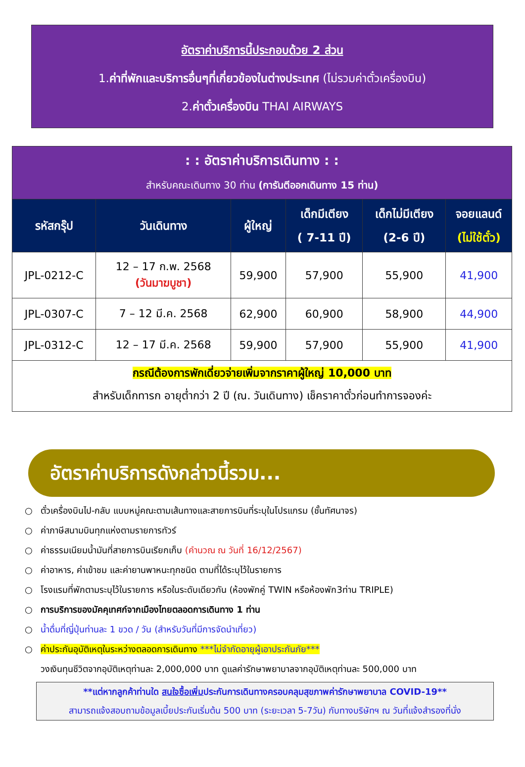อัตราค่าบริการนี้ประกอบด้วย 2 ส่วน
1.ค่าที่พักและบริการอื่นๆที่เกี่ยวข้องในต่างประเทศ (ไม่รวมค่าตั๋วเครื่องบิน)
2.ค่าตั๋วเครื่องบิน THAI AIRWAYS
| : : อัตราค่าบริการเดินทาง : : สำหรับคณะเดินทาง 30 ท่าน (การันตีออกเดินทาง 15 ท่าน) | | | | | |
| รหัสกรุ๊ป | วันเดินทาง | ผู้ใหญ่ | เด็กมีเตียง ( 7-11 ปี) | เด็กไม่มีเตียง (2-6 ปี) | จอยแลนด์ (ไม่ใช้ตั๋ว) |
| JPL-0212-C | 12 – 17 ก.พ. 2568 (วันมาฆบูชา) | 59,900 | 57,900 | 55,900 | 41,900 |
| JPL-0307-C | 7 – 12 มี.ค. 2568 | 62,900 | 60,900 | 58,900 | 44,900 |
| JPL-0312-C | 12 – 17 มี.ค. 2568 | 59,900 | 57,900 | 55,900 | 41,900 |
| กรณีต้องการพักเดี่ยวจ่ายเพิ่มจากราคาผู้ใหญ่ 10,000 บาท สำหรับเด็กทารก อายุต่ำกว่า 2 ปี (ณ. วันเดินทาง) เช็คราคาตั๋วก่อนทำการจองค่ะ | | | | | |
อัตราค่าบริการดังกล่าวนี้รวม...
○ ตั๋วเครื่องบินไป-กลับ แบบหมู่คณะตามเส้นทางและสายการบินที่ระบุในโปรแกรม (ชั้นทัศนาจร)
○ ค่าภาษีสนามบินทุกแห่งตามรายการทัวร์
○ ค่าธรรมเนียมน้ำมันที่สายการบินเรียกเก็บ (คำนวณ ณ วันที่ 16/12/2567)
○ ค่าอาหาร, ค่าเข้าชม และค่ายานพาหนะทุกชนิด ตามที่ได้ระบุไว้ในรายการ
○ โรงแรมที่พักตามระบุไว้ในรายการ หรือในระดับเดียวกัน (ห้องพักคู่ TWIN หรือห้องพัก3ท่าน TRIPLE)
○ การบริการของมัคคุเทศก์จากเมืองไทยตลอดการเดินทาง 1 ท่าน
○ น้ำดื่มที่ญี่ปุ่นท่านละ 1 ขวด / วัน (สำหรับวันที่มีการจัดนำเที่ยว)
○ ค่าประกันอุบัติเหตุในระหว่างตลอดการเดินทาง ***ไม่จำกัดอายุผู้เอาประกันภัย***
วงเงินทุนชีวิตจากอุบัติเหตุท่านละ 2,000,000 บาท ดูแลค่ารักษาพยาบาลจากอุบัติเหตุท่านละ 500,000 บาท
**แต่หากลูกค้าท่านใด สนใจซื้อเพิ่มประกันการเดินทางครอบคลุมสุขภาพค่ารักษาพยาบาล COVID-19**
สามารถแจ้งสอบถามข้อมูลเบี้ยประกันเริ่มต้น 500 บาท (ระยะเวลา 5-7วัน) กับทางบริษัทฯ ณ วันที่แจ้งสำรองที่นั่ง